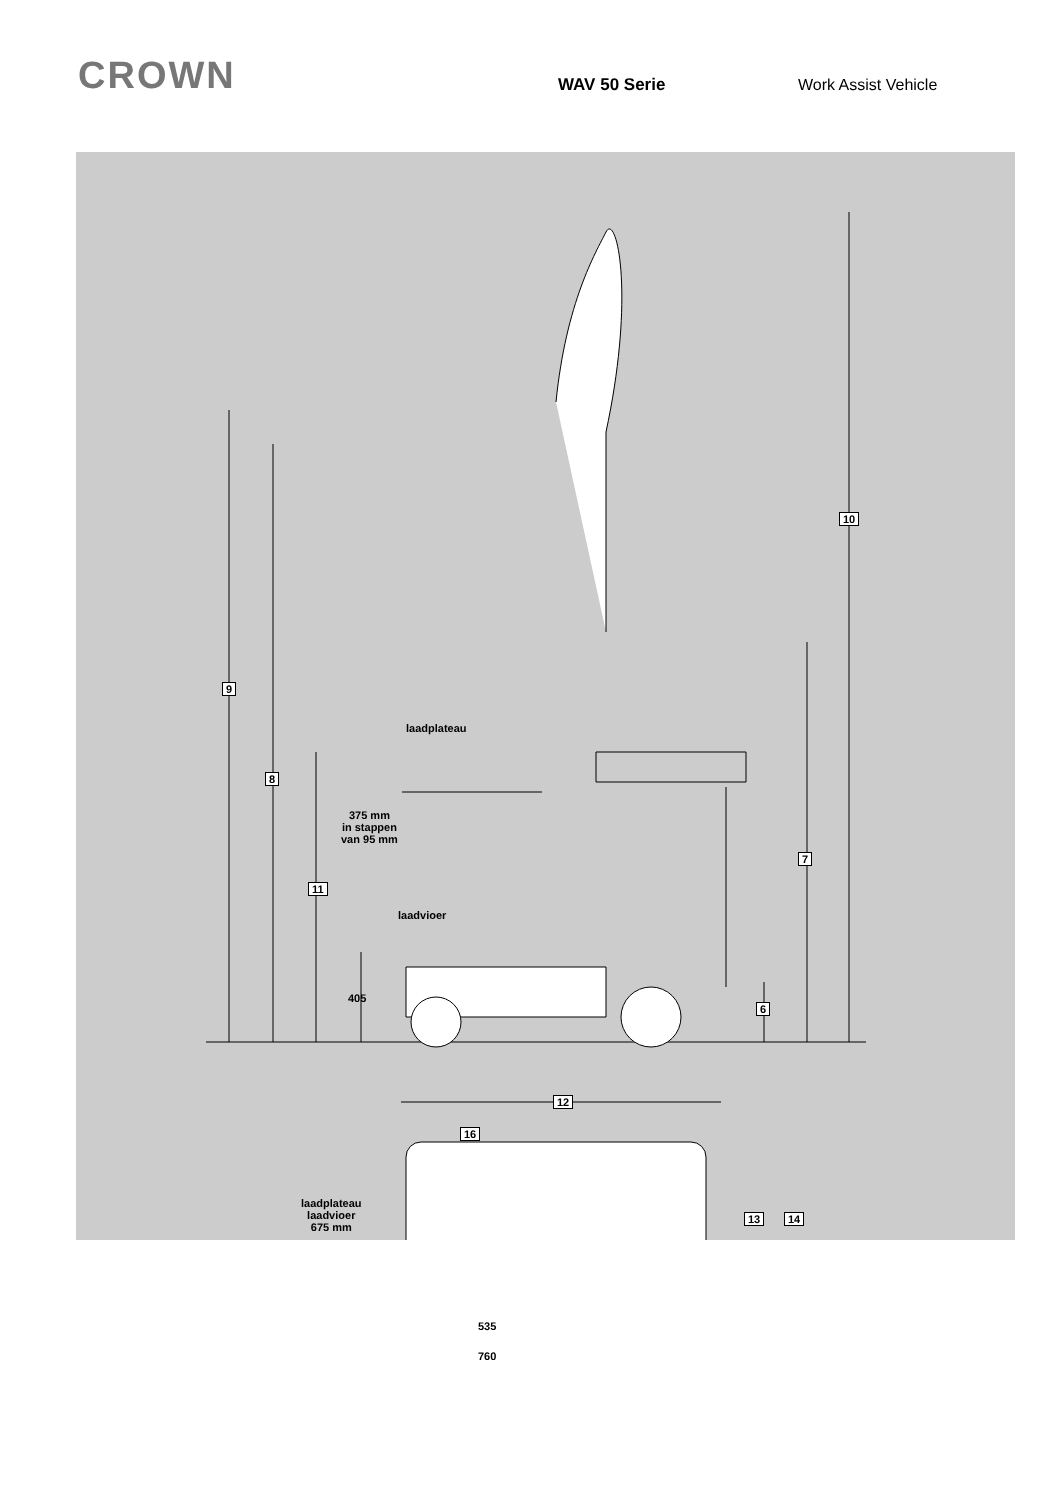CROWN
WAV 50 Serie Work Assist Vehicle
laadplateau
375 mm
in stappen
van 95 mm
laadvioer
405
laadplateau
laadvioer
675 mm
535
760
9
8
11
10
7
6
16
12
13 14